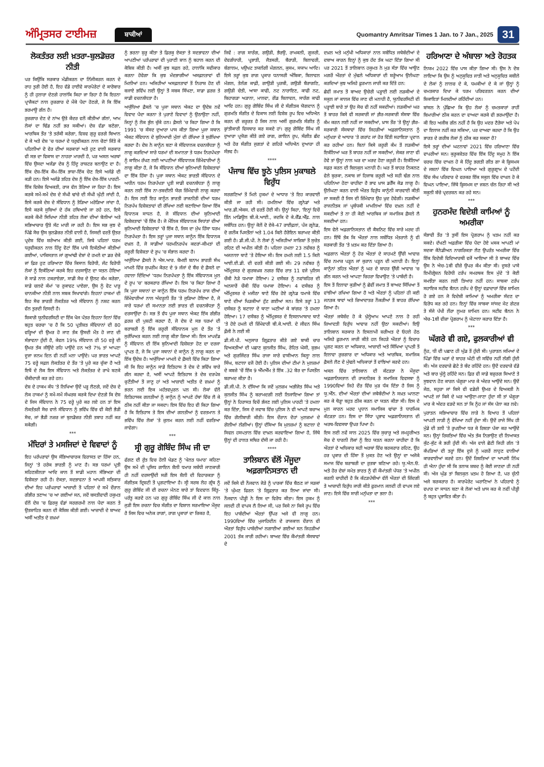ਅੰਮ੍ਰਿਤਸਰ ਟਾਈਮਜ਼
ਬਾਕੀਆਂ
Quomantry Amritsar Times 1 Jan. to 7 Jan., 2025
31
ਲੋਕਤੰਤਰ ਲਈ ਖ਼ਤਰਾ-ਬੁਲਡੋਜ਼ਰ ਨੀਤੀ
ਪਰ ਕਿਉਂਕਿ ਸਰਕਾਰ ਮੰਡੀਕਰਨ ਦਾ ਨਿੱਜੀਕਰਨ ਕਰਨ ਦੇ ਰਾਹ ਤੁਰੀ ਹੋਈ ਹੈ, ਇਹ ਵੱਡੇ ਹਾਈਵੇ ਕਾਰਪੋਰੇਟਾਂ ਦੇ ਕਾਰੋਬਾਰ ਨੂੰ ਹੀ ਹੁਲਾਰਾ ਦੇਣਗੇ ਹਾਲਾਂਕਿ ਕਿਹਾ ਜਾ ਰਿਹਾ ਹੈ ਕਿ ਇਹਨਾ ਪ੍ਰਾਜੈਕਟਾਂ ਨਾਲ ਰੁਜ਼ਗਾਰ ਦੇ ਮੌਕੇ ਪੈਦਾ ਹੋਣਗੇ, ਜੋ ਕਿ ਇੱਕ ਭਰਮਾਊ ਗੱਲ ਹੈ।
ਰੁਜ਼ਗਾਰ ਦੇਣ ਦੇ ਨਾਂਅ ਉਤੇ ਕੇਂਦਰ ਵਲੋਂ ਕੀਤੀਆਂ ਗੱਲਾਂ, ਆਮ ਲੋਕਾਂ ਦਾ ਢਿੱਡ ਨਹੀਂ ਭਰ ਸਕੀਆਂ। ਦੇਸ਼ ਵੱਡਾ ਬਣੇਗਾ, ਆਰਥਿਕ ਤੌਰ 'ਤੇ ਤਰੱਕੀ ਕਰੇਗਾ, ਵਿਸ਼ਵ ਗੁਰੂ ਵਰਗੇ ਬਿਆਨ ਦੇ ਕੇ ਅਤੇ ਦੇਸ਼ 'ਚ ਧਰਮਾਂ ਦੇ ਧਰੁਵੀਕਰਨ ਨਾਲ ਚੋਣਾਂ ਜਿੱਤੇ ਕੇ ਪਹਿਲੀਆਂ ਦੋ ਵੇਰ ਦੀਆਂ ਸਰਕਾਰਾਂ ਅਤੇ ਹੁਣ ਵਾਲੀ ਸਰਕਾਰ ਵੀ ਸਭ ਦਾ ਵਿਕਾਸ ਦਾ ਨਾਹਰਾ ਮਾਰਦੀ ਹੈ, ਪਰ ਅਸਲ ਅਰਥਾਂ ਵਿੱਚ ਉਸਦਾ ਅਜੰਡਾ ਦੇਸ਼ ਨੂੰ ਹਿੰਦੂ ਰਾਸ਼ਟਰ ਬਨਾਉਣ ਦਾ ਹੈ। ਇੱਕ ਦੇਸ਼-ਇੱਕ ਕੌਮ-ਇੱਕ ਭਾਸ਼ਾ-ਇੱਕ ਚੋਣ ਇਸੇ ਅਜੰਡੇ ਦੀ ਕੜੀ ਹਨ। ਇਸੇ ਅਜੰਡੇ ਤਹਿਤ ਦੇਸ਼ ਨੂੰ ਇੱਕ ਦੇਸ਼-ਇੱਕ ਪਾਰਟੀ-ਇੱਕ ਵਿਸ਼ੇਸ਼ ਵਿਅਕਤੀ, ਰਾਜ ਵੱਲ ਤੋਰਿਆ ਜਾ ਰਿਹਾ ਹੈ। ਇਸ ਕਰਕੇ ਸਮੇਂ-ਸਮੇਂ ਦੇਸ਼ ਦੇ ਸੰਘੀ ਢਾਂਚੇ ਦੀ ਸੰਘੀ ਘੁੱਟੀ ਜਾਂਦੀ ਹੈ, ਇਸੇ ਕਰਕੇ ਦੇਸ਼ ਦੇ ਸੰਵਿਧਾਨ ਨੂੰ ਤੋੜਿਆ ਮਰੋੜਿਆ ਜਾਂਦਾ ਹੈ, ਇਸੇ ਕਰਕੇ ਸੂਬਿਆਂ ਦੇ ਹੱਕ ਹਥਿਆਏ ਜਾ ਰਹੇ ਹਨ, ਇਸੇ ਕਰਕੇ ਕੌਮੀ ਸਿਖਿਆ ਨੀਤੀ ਤਹਿਤ ਲੋਕਾਂ ਦੀਆਂ ਬੋਲੀਆਂ ਅਤੇ ਸਭਿਆਚਾਰ ਉਤੇ ਸੱਟ ਮਾਰੀ ਜਾ ਰਹੀ ਹੈ। ਇਸ ਸਭ ਕੁਝ ਦੇ ਪਿੱਛੇ ਸੋਚ ਉਸ ਬੁਲਡੋਜ਼ਰ ਨੀਤੀ ਵਾਲੀ ਹੈ, ਜਿਸਦੀ ਵਰਤੋਂ ਉਤਰ ਪ੍ਰਦੇਸ਼ ਵਿੱਚ ਸ਼ਰੇਆਮ ਕੀਤੀ ਗਈ, ਜਿਥੇ ਪਹਿਲਾਂ ਧਰਮ ਧਰੁਵੀਕਰਨ ਨਾਲ ਹਿੰਦੂ ਵੋਟਾਂ ਇੱਕ ਪਾਸੇ ਇਕੱਠੀਆਂ ਕੀਤੀਆਂ ਗਈਆਂ, ਪਾਕਿਸਤਾਨ ਜਾਂ ਗੁਆਂਢੀ ਦੇਸ਼ਾਂ ਦੇ ਹਮਲੇ ਦਾ ਡਰ ਦੇਕੇ ਜਾਂ ਫ਼ਿਰ ਹੁਣ ਹਰਿਆਣਾ ਵਿੱਚ ਕਿਸਾਨ ਵਿਰੋਧੀ, ਜੱਟ ਵਿਰੋਧੀ ਲੋਕਾਂ ਨੂੰ ਇਕੱਠਿਆਂ ਕਰਕੇ ਇਹ ਦਰਸਾਉਣ ਦਾ ਯਤਨ ਹੋਇਆ ਜੋ ਸਾਡੇ ਨਾਲ ਟਕਰਾਏਗਾ, ਸਾਡੀ ਸੋਚ ਦੇ ਉਲਟ ਕੰਮ ਕਰੇਗਾ, ਸਾਡੇ ਚਲਦੇ ਕੰਮਾਂ 'ਚ ਰੁਕਾਵਟ ਪਾਏਗਾ, ਉਸ ਨੂੰ ਵੋਟ ਪਾੜੂ ਚਾਨਕੀਆ ਨੀਤੀ ਨਾਲ ਸਬਕ ਸਿਖਾਵਾਂਗੇ। ਇਹਨਾਂ ਹਾਕਮਾਂ ਦੀ ਇਹ ਸੋਚ ਭਾਰਤੀ ਲੋਕਤੰਤਰ ਅਤੇ ਸੰਵਿਧਾਨ ਨੂੰ ਨਸ਼ਟ ਕਰਨ ਵੱਲ ਤੁਰਦੀ ਦਿਸਦੀ ਹੈ।
ਸ਼ਿਕਾਗੋ ਯੂਨੀਵਰਸਿਟੀ ਦਾ ਇੱਕ ਖੋਜ ਪੱਤਰ ਇਹਨਾ ਦਿਨਾਂ ਵਿੱਚ ਬਹੁਤ ਚਰਚਾ 'ਚ ਹੈ ਕਿ 50 ਪ੍ਰਤੀਸ਼ਤ ਸੰਵਿਧਾਨਾਂ ਦੀ 80 ਵਰ੍ਹਿਆਂ ਦੀ ਉਮਰ ਹੋ ਜਾਣ ਤੱਕ ਉਸਦੀ ਮੌਤ ਹੋ ਜਾਣ ਦੀ ਸੰਭਾਵਨਾ ਹੁੰਦੀ ਹੈ, ਕੇਵਲ 19% ਸੰਵਿਧਾਨ ਹੀ 50 ਵਰ੍ਹੇ ਦੀ ਉਮਰ ਤੱਕ ਜੀਉਂਦੇ ਰਹਿ ਪਾਉਂਦੇ ਹਨ ਅਤੇ 7% ਤਾਂ ਆਪਣਾ ਦੂਜਾ ਜਨਮ ਦਿਨ ਵੀ ਨਹੀਂ ਮਨਾ ਪਾਉਂਦੇ। ਪਰ ਭਾਰਤ ਆਪਣੇ 75 ਵਰ੍ਹੇ ਸਫ਼ਲ ਲੋਕਤੰਤਰ ਦੇ ਤੌਰ 'ਤੇ ਪੂਰੇ ਕਰ ਚੁੱਕਾ ਹੈ ਅਤੇ ਇਥੋਂ ਦੇ ਲੋਕ ਇਸ ਸੰਵਿਧਾਨ ਅਤੇ ਲੋਕਤੰਤਰ ਦੇ ਰਾਖੇ ਬਣਕੇ ਚੌਕੀਦਾਰੀ ਕਰ ਰਹੇ ਹਨ।
ਦੇਸ਼ ਦੇ ਹਾਕਮ ਕੰਧ 'ਤੇ ਲਿਖਿਆ ਉਦੋਂ ਪੜ੍ਹ ਲੈਣਗੇ, ਜਦੋਂ ਦੇਸ਼ ਦੇ ਲੋਕ ਹਾਕਮਾਂ ਨੂੰ ਸਮੇਂ-ਸਮੇਂ ਸੰਘਰਸ਼ ਕਰਕੇ ਦਿਖਾ ਦੇਣਗੇ ਕਿ ਦੇਸ਼ ਦੇ ਜਿਸ ਸੰਵਿਧਾਨ ਨੇ 75 ਵਰ੍ਹੇ ਪੂਰੇ ਕਰ ਲਏ ਹਨ ਤਾਂ ਇਸ ਲੋਕਤੰਤਰੀ ਸੋਚ ਵਾਲੇ ਸੰਵਿਧਾਨ ਨੂੰ ਭਵਿੱਖ ਵਿੱਚ ਵੀ ਕੋਈ ਭੈੜੀ ਸੋਚ, ਜਾਂ ਭੈੜੀ ਨਜ਼ਰ ਜਾਂ ਬੁਲਡੋਜ਼ਰ ਨੀਤੀ ਤਬਾਹ ਨਹੀਂ ਕਰ ਸਕੇਗੀ।
***
ਮੰਦਿਰਾਂ ਤੇ ਮਸਜਿਦਾਂ ਦੇ ਵਿਵਾਦਾਂ ਨੂੰ
ਇਹ ਪਰੰਪਰਾਵਾਂ ਉਸ ਸੱਭਿਆਚਾਰਕ ਵਿਰਾਸਤ ਦਾ ਹਿੱਸਾ ਹਨ, ਜਿਨ੍ਹਾਂ 'ਤੇ ਹਰੇਕ ਭਾਰਤੀ ਨੂੰ ਮਾਣ ਹੈ। ਸਭ ਧਰਮਾਂ ਪ੍ਰਤੀ ਸਹਿਣਸ਼ੀਲਤਾ ਆਦਿ ਕਾਲ ਤੋਂ ਸਾਡੀ ਮਹਾਨ ਸੱਭਿਅਤਾ ਦੀ ਵਿਸ਼ੇਸ਼ਤਾ ਰਹੀ ਹੈ। ਏਕਤਾ, ਸਦਭਾਵਨਾ ਤੇ ਆਪਸੀ ਸਤਿਕਾਰ ਦੀਆਂ ਇਹ ਪਰੰਪਰਾਵਾਂ ਆਜ਼ਾਦੀ ਤੋਂ ਪਹਿਲਾਂ ਦੇ ਸਮੇਂ ਦੌਰਾਨ ਗੰਭੀਰ ਤਣਾਅ 'ਚ ਆ ਗਈਆਂ ਸਨ, ਜਦੋਂ ਬਸਤੀਵਾਦੀ ਹਕੂਮਤ ਵੱਲੋਂ ਦੇਸ਼ 'ਚ ਫ਼ਿਰਕੂ ਵੰਡਾਂ ਸਰਗਰਮੀ ਨਾਲ ਪੈਦਾ ਕਰਨ ਤੇ ਉਤਸ਼ਾਹਿਤ ਕਰਨ ਦੀ ਕੋਸ਼ਿਸ਼ ਕੀਤੀ ਗਈ। ਆਜ਼ਾਦੀ ਦੇ ਬਾਅਦ ਅਸੀਂ ਅਤੀਤ ਦੇ ਜ਼ਖ਼ਮਾਂ
ਨੂੰ ਭਰਨਾ ਸ਼ੁਰੂ ਕੀਤਾ ਤੇ ਫ਼ਿਰਕੂ ਏਕਤਾ ਤੇ ਸਦਭਾਵਨਾ ਦੀਆਂ ਆਪਣੀਆਂ ਪਰੰਪਰਾਵਾਂ ਦੀ ਪੁਰਾਣੀ ਸ਼ਾਨ ਨੂੰ ਬਹਾਲ ਕਰਨ ਦੀ ਕੋਸ਼ਿਸ਼ ਕੀਤੀ ਹੈ। ਅਸੀਂ ਕੁਝ ਸਫ਼ਲ ਰਹੇ, ਹਾਲਾਂਕਿ ਸਵੀਕਾਰ ਕਰਨਾ ਹੋਵੇਗਾ ਕਿ ਕੁਝ ਮੰਦਭਾਗੀਆਂ ਅਸਫ਼ਲਤਾਵਾਂ ਵੀ ਮਿਲੀਆਂ ਹਨ। ਅਜਿਹੀਆਂ ਅਸਫ਼ਲਤਾਵਾਂ ਤੋਂ ਨਿਰਾਸ਼ ਹੋਣ ਦੀ ਬਜਾਏ ਭਵਿੱਖ ਲਈ ਉਨ੍ਹਾਂ ਤੋਂ ਸਬਕ ਸਿੱਖਣਾ, ਸਾਡਾ ਫ਼ਰਜ਼ ਤੇ ਸਾਡੀ ਵਚਨਬੱਧਤਾ ਹੈ।
ਅਯੁੱਧਿਆ ਫ਼ੈਸਲੇ 'ਚ ਪੂਜਾ ਸਥਾਨ ਐਕਟ ਦਾ ਉਦੇਸ਼ ਨਵੇਂ ਵਿਵਾਦ ਪੈਦਾ ਕਰਨਾ ਤੇ ਪੁਰਾਣੇ ਵਿਵਾਦਾਂ ਨੂੰ ਉਠਾਉਣਾ ਨਹੀਂ, ਜਿਨ੍ਹਾਂ ਨੂੰ ਲੋਕ ਭੁੱਲ ਚੁੱਕੇ ਹਨ। ਫ਼ੈਸਲੇ 'ਚ ਕਿਹਾ ਗਿਆ ਹੈ ਕਿ 1991 'ਚ ਸੰਸਦ ਦੁਆਰਾ ਪਾਸ ਕੀਤਾ ਗਿਆ ਪੂਜਾ ਸਥਾਨ ਐਕਟ ਸੰਵਿਧਾਨ ਦੇ ਬੁਨਿਆਦੀ ਮੁੱਲਾਂ ਦੀ ਰੱਖਿਆ ਤੇ ਸੁਰੱਖਿਆ ਕਰਦਾ ਹੈ। ਦੇਸ਼ ਨੇ ਕਾਨੂੰਨ ਬਣਾ ਕੇ ਸੰਵਿਧਾਨਕ ਵਚਨਬੱਧਤਾ ਨੂੰ ਲਾਗੂ ਕਰਦਿਆਂ ਸਾਰੇ ਧਰਮਾਂ ਦੀ ਸਮਾਨਤਾ ਤੇ ਧਰਮ ਨਿਰਪੱਖਤਾ ਨੂੰ ਕਾਇਮ ਰੱਖਣ ਲਈ ਆਪਣੀਆਂ ਸੰਵਿਧਾਨਕ ਜ਼ਿੰਮੇਵਾਰੀਆਂ ਨੂੰ ਲਾਗੂ ਕੀਤਾ ਹੈ, ਜੋ ਕਿ ਸੰਵਿਧਾਨ ਦੀਆਂ ਬੁਨਿਆਦੀ ਵਿਸ਼ੇਸ਼ਤਾਵਾਂ ਦਾ ਇੱਕ ਹਿੱਸਾ ਹੈ। ਪੂਜਾ ਸਥਾਨ ਐਕਟ ਭਾਰਤੀ ਸੰਵਿਧਾਨ ਦੇ ਅਧੀਨ ਧਰਮ ਨਿਰਪੱਖਤਾ ਪ੍ਰਤੀ ਸਾਡੀ ਵਚਨਬੱਧਤਾ ਨੂੰ ਲਾਗੂ ਕਰਨ ਲਈ ਇੱਕ ਨਾ-ਤਬਦੀਲੀ ਯੋਗ ਜ਼ਿੰਮੇਵਾਰੀ ਲਾਗੂ ਕਰਦਾ ਹੈ। ਇਸ ਲਈ ਇਹ ਕਾਨੂੰਨ ਭਾਰਤੀ ਰਾਜਨੀਤੀ ਦੀਆਂ ਧਰਮ ਨਿਰਪੱਖ ਵਿਸ਼ੇਸ਼ਤਾਵਾਂ ਦੀ ਰੱਖਿਆ ਲਈ ਬਣਾਇਆ ਗਿਆ ਇੱਕ ਵਿਧਾਨਕ ਸਾਧਨ ਹੈ, ਜੋ ਸੰਵਿਧਾਨ ਦੀਆਂ ਬੁਨਿਆਦੀ ਵਿਸ਼ੇਸ਼ਤਾਵਾਂ 'ਚੋਂ ਇੱਕ ਹੈ। ਜੋ ਮੌਲਿਕ ਸੰਵਿਧਾਨਕ ਸਿਧਾਂਤਾਂ ਦੀਆਂ ਬੁਨਿਆਦੀ ਵਿਸ਼ੇਸ਼ਤਾਵਾਂ 'ਚੋਂ ਇੱਕ ਹੈ, ਜਿਸ ਦਾ ਮੁੱਖ ਹਿੱਸਾ ਧਰਮ ਨਿਰਪੱਖਤਾ ਹੈ। ਇਸ ਤਰ੍ਹਾਂ ਪੂਜਾ ਸਥਾਨ ਕਾਨੂੰਨ ਇੱਕ ਵਿਧਾਨਕ ਦਖ਼ਲ ਹੈ, ਜੋ ਸਾਡੀਆਂ ਧਰਮਨਿਰਪੱਖ ਕਦਰਾਂ-ਕੀਮਤਾਂ ਦੀ ਜ਼ਰੂਰੀ ਵਿਸ਼ੇਸ਼ਤਾ ਦੇ ਰੂਪ 'ਚ ਸੰਭਾਲ ਕਰਦਾ ਹੈ।
ਅਯੁੱਧਿਆ ਫ਼ੈਸਲੇ ਨੇ ਐਸ.ਆਰ. ਬੋਮਈ ਬਨਾਮ ਭਾਰਤੀ ਸੰਘ ਮਾਮਲੇ ਵਿੱਚ ਸੁਪਰੀਮ ਕੋਰਟ ਦੇ 9 ਜੱਜਾਂ ਦੇ ਬੈਂਚ ਦੇ ਫ਼ੈਸਲੇ ਦਾ ਹਵਾਲਾ ਦਿੰਦਿਆਂ 'ਧਰਮ ਨਿਰਪੱਖਤਾ ਨੂੰ ਇੱਕ ਸੰਵਿਧਾਨਕ ਮੂਲ ਦੇ ਰੂਪ 'ਚ' ਬਰਕਰਾਰ ਰੱਖਿਆ ਹੈ। ਇਸ 'ਚ ਕਿਹਾ ਗਿਆ ਹੈ ਕਿ ਪੂਜਾ ਸਥਾਨਾਂ ਦਾ ਕਾਨੂੰਨ ਇੱਕ ਧਰਮ ਨਿਰਪੱਖ ਰਾਜ ਦੀਆਂ ਜ਼ਿੰਮੇਵਾਰੀਆਂ ਨਾਲ ਅੰਦਰੂਨੀ ਤੌਰ 'ਤੇ ਜੁੜਿਆ ਹੋਇਆ ਹੈ, ਜੋ ਸਾਰੇ ਧਰਮਾਂ ਦੀ ਸਮਾਨਤਾ ਲਈ ਭਾਰਤ ਦੀ ਵਚਨਬੱਧਤਾ ਨੂੰ ਦਰਸਾਉਂਦਾ ਹੈ। ਸਭ ਤੋਂ ਵੱਧ ਪੂਜਾ ਸਥਾਨ ਐਕਟ ਇੱਕ ਗੰਭੀਰ ਫ਼ਰਜ਼ ਦੀ ਪੁਸ਼ਟੀ ਕਰਦਾ ਹੈ, ਜੋ ਦੇਸ਼ ਦੇ ਸਭ ਧਰਮਾਂ ਦੀ ਬਰਾਬਰੀ ਨੂੰ ਇੱਕ ਜ਼ਰੂਰੀ ਸੰਵਿਧਾਨਕ ਮੂਲ ਦੇ ਤੌਰ 'ਤੇ ਸੁਰੱਖਿਅਤ ਕਰਨ ਲਈ ਲਾਗੂ ਕੀਤਾ ਗਿਆ ਸੀ। ਇਸ ਮਾਪਦੰਡ ਨੂੰ ਸੰਵਿਧਾਨ ਦੀ ਇੱਕ ਬੁਨਿਆਦੀ ਵਿਸ਼ੇਸ਼ਤਾ ਹੋਣ ਦਾ ਦਰਜਾ ਪ੍ਰਾਪਤ ਹੈ, ਜੋ ਕਿ ਪੂਜਾ ਸਥਾਨਾਂ ਦੇ ਕਾਨੂੰਨ ਨੂੰ ਲਾਗੂ ਕਰਨ ਦਾ ਇੱਕ ਉਦੇਸ਼ ਹੈ। ਅਯੁੱਧਿਆ ਮਾਮਲੇ ਦੇ ਫ਼ੈਸਲੇ ਵਿੱਚ ਕਿਹਾ ਗਿਆ ਸੀ ਕਿ ਇਹ ਕਾਨੂੰਨ ਸਾਡੇ ਇਤਿਹਾਸ ਤੇ ਦੇਸ਼ ਦੇ ਭਵਿੱਖ ਬਾਰੇ ਗੱਲ ਕਰਦਾ ਹੈ, ਅਸੀਂ ਆਪਣੇ ਇਤਿਹਾਸ ਤੇ ਦੇਸ਼ ਦਰਪੇਸ਼ ਚੁਣੌਤੀਆਂ ਤੋਂ ਜਾਣੂ ਹਾਂ ਅਤੇ ਆਜ਼ਾਦੀ ਅਤੀਤ ਦੇ ਜ਼ਖ਼ਮਾਂ ਨੂੰ ਭਰਨ ਲਈ ਇਕ ਮਹੱਤਵਪੂਰਨ ਪਲ ਸੀ। ਲੋਕਾਂ ਵੱਲੋਂ ਇਤਿਹਾਸਕ ਗਲਤੀਆਂ ਨੂੰ ਕਾਨੂੰਨ ਨੂੰ ਆਪਣੇ ਹੱਥਾਂ ਵਿੱਚ ਲੈ ਕੇ ਠੀਕ ਨਹੀਂ ਕੀਤਾ ਜਾ ਸਕਦਾ। ਇਸ ਵਿੱਚ ਇਹ ਵੀ ਕਿਹਾ ਗਿਆ ਹੈ ਕਿ ਇਤਿਹਾਸ ਤੇ ਇਸ ਦੀਆਂ ਗਲਤੀਆਂ ਨੂੰ ਵਰਤਮਾਨ ਤੇ ਭਵਿੱਖ ਵਿੱਚ ਲੋਕਾਂ 'ਤੇ ਜ਼ੁਲਮ ਕਰਨ ਲਈ ਨਹੀਂ ਵਰਤਿਆ ਜਾਵੇਗਾ।
***
ਸ੍ਰੀ ਗੁਰੂ ਗੋਬਿੰਦ ਸਿੰਘ ਜੀ ਦਾ
ਫੱਗਣ ਦੀ ਰੁੱਤ ਵਿਚ ਹੋਲੀ ਖੇਡਣ ਨੂੰ 'ਖੇਲਤ ਧਮਾਰ' ਕਹਿਣਾ ਉਸ ਸਮੇਂ ਦੀ ਪ੍ਰਸਿਧ ਗਾਇਨ ਸ਼ੈਲੀ ਧਮਾਰ ਸਬੰਧੀ ਜਾਣਕਾਰੀ ਹੀ ਨਹੀਂ ਦਰਸਾਉਂਦੀ ਸਗੋਂ ਇਸ ਸ਼ੈਲੀ ਦੀ ਵਿਹਾਰਕਤਾ ਨੂੰ ਸੰਗੀਤਕ ਦ੍ਰਿਸ਼ਟੀ ਤੋਂ ਪ੍ਰਗਟਾਇਆ ਹੈ। ਸ੍ਰੀ ਸਰਬ ਲੋਹ ਗ੍ਰੰਥ ਨੂੰ ਗੁਰੂ ਗੋਬਿੰਦ ਜੀ ਦੀ ਰਚਨਾ ਮੰਨਣ ਬਾਰੇ ਤਾਂ ਵਿਦਵਾਨ ਕਿੰਤੂ-ਪਰੰਤੂ ਕਰਦੇ ਹਨ ਪਰ ਗੁਰੂ ਗੋਬਿੰਦ ਸਿੰਘ ਜੀ ਦੇ ਕਾਲ ਨਾਲ ਜੁੜੀ ਇਸ ਰਚਨਾ ਵਿਚ ਸੰਗੀਤ ਦਾ ਵਿਸ਼ਾਲ ਸਰਮਾਇਆ ਮੌਜੂਦ ਹੈ ਜਿਸ ਵਿਚ ਅਨੇਕ ਰਾਗਾਂ, ਰਾਗ ਪ੍ਰਕਾਰਾਂ ਦਾ ਜ਼ਿਕਰ ਹੈ,
ਜਿਵੇਂ : ਰਾਗ ਸਾਰੰਗ, ਗਉੜੀ, ਭੈਰਉ, ਰਾਮਕਲੀ, ਗੂਜਰੀ, ਦੇਵਗੰਧਾਰੀ, ਪ੍ਰਭਾਤੀ, ਜੈਤਸਰੀ, ਬੈਰਾੜੀ, ਬਿਲਾਵਰੀ, ਬੰਗਾਲਮ, ਖਉਖਟ ਤਯਲੰਗੀ ਮੰਗਲਨ, ਕੁਸਮ, ਸਯਾਮ ਆਦਿ। ਇਸੇ ਤਰ੍ਹਾਂ ਕੁਝ ਰਾਗ ਪ੍ਰਕਾਰ ਧਨਾਸਰੀ ਅੰਬਿਕਾ, ਬਿਲਾਵਲ ਮੰਗਲ, ਤੇਲੰਗ ਕਾਫ਼ੀ, ਗਾਉੜੀ ਪੂਰਬੀ, ਗਉੜੀ ਬੈਰਾਗਣਿ, ਗਉੜੀ ਚੇਤੀ, ਆਸਾ ਕਾਫੀ, ਨਟ ਨਾਰਾਇਣ, ਕਾਫੀ ਨਟ, ਬਿਹਾਗੜਾ ਅੜਾਨਾ, ਮਾਲਵਾ, ਗੋਂਡ ਬਿਲਾਵਲ, ਸਾਰੰਗ ਕਾਫੀ ਆਦਿ ਹਨ। ਗੁਰੂ ਗੋਬਿੰਦ ਸਿੰਘ ਜੀ ਦੇ ਸੰਗੀਤਕ ਯੋਗਦਾਨ ਨੂੰ ਗੁਰਮਤਿ ਸੰਗੀਤ ਦੇ ਵਿਕਾਸ ਲਈ ਵਿਸ਼ੇਸ਼ ਰੂਪ ਵਿਚ ਅਧਿਐਨ ਕਰਨ ਦੀ ਜ਼ਰੂਰਤ ਹੈ ਜਿਸ ਨਾਲ ਅਸੀਂ ਗੁਰਮਤਿ ਸੰਗੀਤ ਨੂੰ ਕ੍ਰਾਂਤੀਕਾਰੀ ਵਿਸਥਾਰ ਕਰ ਸਕਦੇ ਹਾਂ। ਗੁਰੂ ਗੋਬਿੰਦ ਸਿੰਘ ਜੀ ਦੁਆਰਾ ਪ੍ਰਯੋਗ ਕੀਤੇ ਗਏ ਰਾਗ, ਗਾਇਨ ਰੂਪ, ਸੰਗੀਤ ਛੰਦ ਅਤੇ ਹੋਰ ਸੰਗੀਤ ਜੁਗਤਾਂ ਦੇ ਗਹਿਰੇ ਅਧਿਐਨ ਦੁਆਰਾ ਹੀ ਸੰਭਵ ਹੈ।
****
ਪੰਜਾਬ ਵਿੱਚ ਝੂਠੇ ਪੁਲਿਸ ਮੁਕਾਬਲੇ ਵਿਰੁੱਧ
ਸਰਗਣਿਆਂ ਤੋਂ ਮਿਲੇ ਹੁਕਮਾਂ ਦੇ ਆਧਾਰ 'ਤੇ ਇਹ ਕਾਰਵਾਈ ਕੀਤੀ ਜਾ ਰਹੀ ਸੀ। ਹਮਲਿਆਂ ਵਿੱਚ ਗ੍ਰਨੇਡਾਂ ਅਤੇ ਆਰ.ਡੀ.ਐਕਸ. ਦੀ ਵਰਤੋਂ ਹੋਈ ਸੀ। ਉਨ੍ਹਾਂ ਕਿਹਾ, 'ਇਨ੍ਹਾਂ ਵਿਚੋਂ ਤਿੰਨ ਮਾਡਿਊਲ ਬੀ.ਕੇ.ਆਈ., ਜਦਕਿ ਦੋ ਕੇ.ਜ਼ੈੱਡ.ਐੱਫ਼. ਨਾਲ ਸਬੰਧਿਤ ਹਨ। ਉਨ੍ਹਾਂ ਕੋਲੋਂ ਦੋ ਏਕੇ-47 ਰਾਈਫ਼ਲਾਂ, ਪੰਜ ਗ੍ਰਨੇਡ, ਦੋ ਗਲੌਕ ਪਿਸਤੌਲਾਂ ਅਤੇ 1.04 ਕਿਲੋ ਹੈਰੋਇਨ ਬਰਾਮਦ ਕੀਤੀ ਗਈ ਹੈ। ਡੀ.ਜੀ.ਪੀ. ਨੇ ਲੋਕਾਂ ਨੂੰ ਅਜਿਹੀਆਂ ਸਾਜ਼ਿਸ਼ਾਂ ਤੋਂ ਸੁਚੇਤ ਰਹਿਣ ਦੀ ਅਪੀਲ ਕੀਤੀ ਹੈ। ਪਹਿਲਾ ਹਮਲਾ 23 ਨਵੰਬਰ ਨੂੰ ਅਜਨਾਲਾ ਥਾਣੇ 'ਤੇ ਹੋਇਆ ਸੀ। ਇਸ ਹਮਲੇ ਲਈ 1.5 ਕਿਲੋ ਆਈ.ਈ.ਡੀ. ਦੀ ਵਰਤੋਂ ਕੀਤੀ ਗਈ ਸੀ। 29 ਨਵੰਬਰ ਨੂੰ ਅੰਮ੍ਰਿਤਸਰ ਦੇ ਗੁਰਬਖ਼ਸ਼ ਨਗਰ ਵਿੱਚ ਰਾਤ 11 ਵਜੇ ਪੁਲਿਸ ਚੌਕੀ ਨੇੜੇ ਧਮਾਕਾ ਹੋਇਆ। 2 ਦਸੰਬਰ ਨੂੰ ਨਵਾਂਸ਼ਹਿਰ ਦੀ ਅਨਸਾਰੋਂ ਚੌਕੀ ਵਿੱਚ ਧਮਾਕਾ ਹੋਇਆ। 4 ਦਸੰਬਰ ਨੂੰ ਅੰਮ੍ਰਿਤਸਰ ਦੇ ਮਜੀਠਾ ਥਾਣੇ ਵਿੱਚ ਹੋਏ ਗ੍ਰਨੇਡ ਧਮਾਕੇ ਵਿੱਚ ਥਾਣੇ ਦੀਆਂ ਖਿੜਕੀਆਂ ਟੁੱਟ ਗਈਆਂ ਸਨ। ਇਸੇ ਤਰ੍ਹਾਂ 13 ਦਸੰਬਰ ਨੂੰ ਬਟਾਲਾ ਦੇ ਥਾਣਾ ਘਣੀਆਂ ਕੇ ਬਾਂਗਰ 'ਤੇ ਹਮਲਾ ਹੋਇਆ। 17 ਦਸੰਬਰ ਨੂੰ ਅੰਮ੍ਰਿਤਸਰ ਦੇ ਇਸਲਾਮਾਬਾਦ ਥਾਣੇ 'ਤੇ ਹੋਏ ਹਮਲੇ ਦੀ ਜ਼ਿੰਮੇਵਾਰੀ ਬੀ.ਕੇ.ਆਈ. ਦੇ ਜੀਵਨ ਸਿੰਘ ਫ਼ੌਜੀ ਨੇ ਲਈ ਸੀ
ਡੀ.ਜੀ.ਪੀ. ਅਨੁਸਾਰ ਗ੍ਰਿਫ਼ਤਾਰ ਕੀਤੇ ਗਏ ਬਾਕੀ ਚਾਰ ਵਿਅਕਤੀਆਂ ਦੀ ਪਛਾਣ ਕੁਲਜੀਤ ਸਿੰਘ, ਰੋਹਿਤ ਘੋਸੀ, ਸ਼ੁਭਮ ਅਤੇ ਗੁਰਜਿੰਦਰ ਸਿੰਘ ਰਾਜਾ ਸਾਰੇ ਵਾਸੀਆਨ ਕਿਲ੍ਹਾ ਲਾਲ ਸਿੰਘ, ਬਟਾਲਾ ਵਜੋਂ ਹੋਈ ਹੈ। ਪੁਲਿਸ ਦੀਆਂ ਟੀਮਾਂ ਨੇ ਮੁਲਜ਼ਮਾਂ ਦੇ ਕਬਜ਼ੇ 'ਚੋਂ ਇੱਕ 9 ਐੱਮਐੱਮ ਤੇ ਇੱਕ .32 ਬੋਰ ਦਾ ਪਿਸਤੌਲ ਬਰਾਮਦ ਕੀਤਾ ਹੈ।
ਡੀ.ਜੀ.ਪੀ. ਨੇ ਦੱਸਿਆ ਕਿ ਜਦੋਂ ਮੁਲਜ਼ਮ ਅਭੀਜੋਤ ਸਿੰਘ ਅਤੇ ਕੁਲਜੀਤ ਸਿੰਘ ਨੂੰ ਬਰਾਮਦਗੀ ਲਈ ਲਿਜਾਇਆ ਗਿਆ ਤਾਂ ਉਨ੍ਹਾਂ ਨੇ ਹਿਰਾਸਤ ਵਿਚੋਂ ਭੱਜਣ ਲਈ ਪੁਲਿਸ ਪਾਰਟੀ 'ਤੇ ਹਮਲਾ ਕਰ ਦਿੱਤਾ, ਜਿਸ ਦੇ ਜਵਾਬ ਵਿੱਚ ਪੁਲਿਸ ਨੇ ਵੀ ਆਪਣੇ ਬਚਾਅ ਵਿੱਚ ਗੋਲੀਬਾਰੀ ਕੀਤੀ। ਇਸ ਦੌਰਾਨ ਦੋਹਾਂ ਮੁਲਜ਼ਮਾਂ ਦੇ ਗੋਲੀਆਂ ਲੱਗੀਆਂ। ਉਨ੍ਹਾਂ ਦੱਸਿਆ ਕਿ ਮੁਲਜ਼ਮਾਂ ਨੂੰ ਬਟਾਲਾ ਦੇ ਸਿਵਲ ਹਸਪਤਾਲ ਵਿੱਚ ਦਾਖ਼ਲ ਕਰਵਾਇਆ ਗਿਆ ਹੈ, ਜਿੱਥੇ ਉਨ੍ਹਾਂ ਦੀ ਹਾਲਤ ਸਥਿਰ ਦੱਸੀ ਜਾ ਰਹੀ ਹੈ।
****
ਤਾਲਿਬਾਨ ਵੱਲੋਂ ਮੌਜੂਦਾ ਅਫ਼ਗਾਨਿਸਤਾਨ ਦੀ
ਜਦੋਂ ਕਿਸੇ ਵੀ ਨੌਜਵਾਨ ਜੋੜੇ ਨੂੰ ਪਾਰਕਾਂ ਵਿੱਚ ਬੈਠਣ ਜਾਂ ਸੜਕਾਂ 'ਤੇ ਘੁੰਮਣ ਫਿਰਨ 'ਤੇ ਗ੍ਰਿਫ਼ਤਾਰ ਕਰ ਲਿਆ ਜਾਂਦਾ ਸੀ। ਨੌਜਵਾਨ ਪੀੜ੍ਹੀ ਨੇ ਇਸ ਦਾ ਵਿਰੋਧ ਕੀਤਾ। ਇਸ ਹੁਕਮ ਨੂੰ ਜਲਦੀ ਹੀ ਵਾਪਸ ਲੈ ਲਿਆ ਸੀ, ਪਰ ਕਿਸੇ ਨਾ ਕਿਸੇ ਰੂਪ ਵਿੱਚ ਇਹ ਪਾਬੰਦੀਆਂ ਔਰਤਾਂ ਉੱਪਰ ਅਜੇ ਵੀ ਲਾਗੂ ਹਨ। 1990ਵਿਆਂ ਵਿੱਚ ਮੁਜਾਹਿਦੀਨ ਦੇ ਰਾਜਕਾਲ ਦੌਰਾਨ ਵੀ ਔਰਤਾਂ ਵਿਰੁੱਧ ਪਾਬੰਦੀਆਂ ਲਗਾਈਆਂ ਗਈਆਂ ਸਨ ਜਿਹੜੀਆਂ 2001 ਤੱਕ ਜਾਰੀ ਰਹੀਆਂ। ਬਾਅਦ ਵਿੱਚ ਕੌਮਾਂਤਰੀ ਸੰਸਥਾਵਾਂ ਦੇ
ਦਖ਼ਲ ਅਤੇ ਮਨੁੱਖੀ ਅਧਿਕਾਰਾਂ ਨਾਲ ਸਬੰਧਿਤ ਜਥੇਬੰਦੀਆਂ ਦੇ ਦਬਾਅ ਕਾਰਨ ਇਨ੍ਹਾਂ ਨੂੰ ਕੁਝ ਹੱਦ ਤੱਕ ਘਟਾ ਦਿੱਤਾ ਗਿਆ ਸੀ ਪਰ 2021 ਤੋਂ ਤਾਲਿਬਾਨ ਹਕੂਮਤ ਨੇ ਮੁੜ ਸੱਤਾ ਵਿੱਚ ਆਉਣ ਮਗਰੋਂ ਔਰਤਾਂ ਦੇ ਮੁੱਢਲੇ ਅਧਿਕਾਰਾਂ ਦੀ ਸ਼ਰ੍ਹੇਆਮ ਉਲੰਘਣਾ ਕਰਦਿਆਂ ਕੁਝ ਅਜਿਹੇ ਫ਼ੁਰਮਾਨ ਜਾਰੀ ਕਰ ਦਿੱਤੇ ਹਨ:
ਛੇਵੀਂ ਜਮਾਤ ਤੋਂ ਬਾਅਦ ਉਚੇਰੀ ਪੜ੍ਹਾਈ ਲਈ ਲੜਕੀਆਂ ਦੇ ਸਕੂਲ ਜਾਂ ਕਾਲਜ ਵਿੱਚ ਜਾਣ ਦੀ ਮਨਾਹੀ ਹੈ, ਯੂਨੀਵਰਸਿਟੀ ਦੀ ਪੜ੍ਹਾਈ ਬਾਰੇ ਤਾਂ ਉਹ ਸੋਚ ਵੀ ਨਹੀਂ ਸਕਦੀਆਂ। ਲੜਕੀਆਂ ਘਰ ਤੋਂ ਬਾਹਰ ਕਿਸੇ ਵੀ ਸਰਕਾਰੀ ਜਾਂ ਗ਼ੈਰ-ਸਰਕਾਰੀ ਸੰਸਥਾ ਵਿੱਚ ਕੰਮ ਕਰਨ ਲਈ ਨਹੀਂ ਜਾ ਸਕਦੀਆਂ, ਖ਼ਾਸ ਤੌਰ 'ਤੇ ਉਨ੍ਹਾਂ ਗ਼ੈਰ-ਸਰਕਾਰੀ ਸੰਸਥਾਵਾਂ ਵਿੱਚ ਜਿਹੜੀਆਂ ਅਫ਼ਗਾਨਿਸਤਾਨ ਨੂੰ ਮਨੁੱਖਤਾ ਦੇ ਆਧਾਰ 'ਤੇ ਗਰਾਂਟ ਜਾਂ ਹੋਰ ਵਿੱਤੀ ਸਹਾਇਤਾ ਪ੍ਰਦਾਨ ਕਰ ਰਹੀਆਂ ਹਨ। ਬਿਨਾਂ ਕਿਸੇ ਜ਼ਰੂਰੀ ਕੰਮ ਤੋਂ ਲੜਕੀਆਂ ਇਕੱਲਿਆਂ ਘਰ ਤੋਂ ਬਾਹਰ ਨਹੀਂ ਜਾ ਸਕਦੀਆਂ, ਜੇਕਰ ਜਾਣਾ ਵੀ ਹੋਵੇ ਤਾਂ ਉਨ੍ਹਾਂ ਨਾਲ ਘਰ ਦਾ ਮਰਦ ਹੋਣਾ ਜ਼ਰੂਰੀ ਹੈ। ਇਕੱਲਿਆਂ ਸਫ਼ਰ ਕਰਨ ਦੀ ਬਿਲਕੁਲ ਮਨਾਹੀ ਹੈ। ਘਰ ਤੋਂ ਬਾਹਰ ਨਿਕਲਣ ਵੇਲੇ ਬੁਰਕਾ, ਨਕਾਬ ਜਾਂ ਹਿਜਾਬ ਜ਼ਰੂਰੀ ਅਤੇ ਸਹੀ ਢੰਗ ਨਾਲ ਪਹਿਨਿਆ ਹੋਣਾ ਚਾਹੀਦਾ ਹੈ ਭਾਵ ਖ਼ਾਸ ਡਰੈੱਸ ਕੋਡ ਲਾਗੂ ਹੈ। ਉਲੰਘਣਾ ਕਰਨ ਵਾਲੀ ਔਰਤ ਵਿਰੁੱਧ ਕਾਨੂੰਨੀ ਕਾਰਵਾਈ ਕੀਤੀ ਜਾ ਸਕਦੀ ਹੈ ਜਿਸ ਦੀ ਜ਼ਿੰਮੇਵਾਰ ਉਹ ਖ਼ੁਦ ਹੋਵੇਗੀ। ਲੜਕੀਆਂ ਰਾਜਨੀਤਕ ਜਾਂ ਪ੍ਰਬੰਧਕੀ ਮਾਮਲਿਆਂ ਵਿੱਚ ਦਖ਼ਲ ਨਹੀਂ ਦੇ ਸਕਦੀਆਂ ਤੇ ਨਾ ਹੀ ਕੋਈ ਆਰਥਿਕ ਜਾਂ ਸਮਾਜਿਕ ਫ਼ੈਸਲੇ ਲੈ ਸਕਦੀਆਂ ਹਨ।
ਇਸ ਵੇਲੇ ਅਫ਼ਗਾਨਿਸਤਾਨ ਦੀ ਕੈਬਨਿਟ ਵਿੱਚ ਸਾਰੇ ਮਰਦ ਹੀ ਹਨ। ਇੱਥੋਂ ਤੱਕ ਕਿ ਔਰਤਾਂ ਨਾਲ ਸਬੰਧਿਤ ਮੰਤਰਾਲੇ ਨੂੰ ਵੀ ਸਰਕਾਰੀ ਤੌਰ 'ਤੇ ਖ਼ਤਮ ਕਰ ਦਿੱਤਾ ਗਿਆ ਹੈ।
ਅਫ਼ਗਾਨ ਔਰਤਾਂ ਨੂੰ ਹੋਰ ਔਰਤਾਂ ਦੇ ਸਾਹਮਣੇ ਉੱਚੀ ਆਵਾਜ਼ ਵਿੱਚ ਨਮਾਜ਼ ਪੜ੍ਹਨ ਜਾਂ ਕੁਰਾਨ ਪੜ੍ਹਨ ਦੀ ਮਨਾਹੀ ਹੈ। ਇਨ੍ਹਾਂ ਕਾਨੂੰਨਾਂ ਤਹਿਤ ਔਰਤਾਂ ਨੂੰ ਘਰ ਦੇ ਬਾਹਰ ਉੱਚੀ ਆਵਾਜ਼ 'ਚ ਗੱਲ ਕਰਨ ਅਤੇ ਆਪਣਾ ਚਿਹਰਾ ਵਿਖਾਉਣ 'ਤੇ ਪਾਬੰਦੀ ਹੈ।
ਇਸ ਤੋਂ ਇਲਾਵਾ ਕੁੜੀਆਂ ਨੂੰ ਛੇਵੀਂ ਜਮਾਤ ਤੋਂ ਬਾਅਦ ਸਿੱਖਿਆ ਤੋਂ ਵਾਂਝੀਆਂ ਰਖਿਆ ਗਿਆ ਹੈ ਅਤੇ ਔਰਤਾਂ ਨੂੰ ਪਹਿਲਾਂ ਹੀ ਕਈ ਜਨਤਕ ਥਾਵਾਂ ਅਤੇ ਜ਼ਿਆਦਾਤਰ ਨੌਕਰੀਆਂ ਤੋਂ ਬਾਹਰ ਰੱਖਿਆ ਗਿਆ ਹੈ।
ਔਰਤਾਂ ਜਥੇਬੰਦ ਹੋ ਕੇ ਖੁੱਲ੍ਹੇਆਮ ਆਪਣੇ ਨਾਲ ਹੋ ਰਹੀ ਜ਼ਿਆਦਤੀ ਵਿਰੁੱਧ ਆਵਾਜ਼ ਨਹੀਂ ਉਠਾ ਸਕਦੀਆਂ। ਇਉਂ ਤਾਲਿਬਾਨ ਸਰਕਾਰ ਨੇ ਇਸਲਾਮੀ ਸ਼ਰੀਅਤ ਦੇ ਓਹਲੇ ਹੇਠ ਅਜਿਹੇ ਫ਼ੁਰਮਾਨ ਜਾਰੀ ਕੀਤੇ ਹਨ ਜਿਹੜੇ ਔਰਤਾਂ ਨੂੰ ਵਿਚਾਰ ਪ੍ਰਗਟ ਕਰਨ ਦਾ ਅਧਿਕਾਰ, ਆਜ਼ਾਦੀ ਅਤੇ ਸਿੱਖਿਆ ਪ੍ਰਾਪਤੀ ਤੋਂ ਇਲਾਵਾ ਰੁਜ਼ਗਾਰ ਦਾ ਅਧਿਕਾਰ ਅਤੇ ਆਰਥਿਕ, ਸਮਾਜਿਕ ਫ਼ੈਸਲੇ ਲੈਣ ਦੇ ਮੁੱਢਲੇ ਅਧਿਕਾਰਾਂ ਤੋਂ ਵਾਂਝਿਆਂ ਕਰਦੇ ਹਨ।
ਅਸਲ ਵਿੱਚ ਤਾਲਿਬਾਨ ਦੀ ਕੱਟੜਤਾ ਨੇ ਮੌਜੂਦਾ ਅਫ਼ਗਾਨਿਸਤਾਨ ਦੀ ਰਾਜਨੀਤਕ ਤੇ ਸਮਾਜਿਕ ਵਿਵਸਥਾ ਨੂੰ 1990ਵਿਆਂ ਜਿਹੇ ਦੌਰ ਵਿੱਚ ਮੁੜ ਧੱਕ ਦਿੱਤਾ ਹੈ ਜਿਸ ਨੂੰ ਯੂ.ਐੱਨ. ਦੀਆਂ ਔਰਤਾਂ ਦੀਆਂ ਜਥੇਬੰਦੀਆਂ ਨੇ ਸਖ਼ਤ ਘਾਲਣਾ ਕਰ ਕੇ ਥੋੜ੍ਹਾ ਬਹੁਤ ਠੀਕ ਕਰਨ ਦਾ ਯਤਨ ਕੀਤਾ ਸੀ। ਇਸ ਦੇ ਮੂਲ ਕਾਰਨ ਮਰਦ ਪ੍ਰਧਾਨ ਸਮਾਜਿਕ ਢਾਂਚਾ ਤੇ ਧਾਰਮਿਕ ਕੱਟੜਤਾ ਹਨ। ਇਸ ਦਾ ਸਿੱਧਾ ਪ੍ਰਭਾਵ ਅਫ਼ਗਾਨਿਸਤਾਨ ਦੀ ਅਰਥ-ਵਿਵਸਥਾ ਉਪਰ ਪਿਆ ਹੈ।
ਇਸ ਲਈ ਨਵੇਂ ਸਾਲ 2025 ਵਿੱਚ ਸੁਚਾਰੂ ਅਤੇ ਜਮਹੂਰੀਅਤ ਸੋਚ ਦੇ ਧਾਰਨੀ ਲੋਕਾਂ ਨੂੰ ਇਹ ਯਤਨ ਕਰਨਾ ਚਾਹੀਦਾ ਹੈ ਕਿ ਔਰਤਾਂ ਦੇ ਅਧਿਕਾਰ ਸਹੀ ਅਰਥਾਂ ਵਿੱਚ ਬਰਕਰਾਰ ਰਹਿਣ, ਉਹ ਹਰ ਪ੍ਰਕਾਰ ਦੀ ਹਿੰਸਾ ਤੋਂ ਮੁਕਤ ਹੋਣ ਅਤੇ ਉਨ੍ਹਾਂ ਦਾ ਅਜੋਕੇ ਸਮਾਜ ਵਿੱਚ ਬਰਾਬਰੀ ਦਾ ਰੁਤਬਾ ਬਣਿਆ ਰਹੇ। ਯੂ.ਐਨ.ਓ. ਅਤੇ ਹੋਰ ਦੇਸ਼ਾਂ ਸਮੇਤ ਭਾਰਤ ਨੂੰ ਵੀ ਕੌਮਾਂਤਰੀ ਪੱਧਰ 'ਤੇ ਅਪੀਲ ਕਰਨੀ ਚਾਹੀਦੀ ਹੈ ਕਿ ਕੱਟੜਪੰਥੀਆਂ ਵੱਲੋਂ ਔਰਤਾਂ ਦੀ ਜ਼ਿੰਦਗੀ ਤੇ ਆਜ਼ਾਦੀ ਵਿਰੁੱਧ ਜਾਰੀ ਕੀਤੇ ਫ਼ੁਰਮਾਨ ਜਲਦੀ ਹੀ ਵਾਪਸ ਲਏ ਜਾਣ। ਇਸੇ ਵਿੱਚ ਸਾਰੀ ਮਨੁੱਖਤਾ ਦਾ ਭਲਾ ਹੈ।
***
ਹਰਿਆਣਾ ਦੇ ਅੰਬਾਲਾ ਅਤੇ ਰੋਹਤਕ
ਨਿਯਮ 2022 ਵਿੱਚ ਪਾਸ ਕੀਤਾ ਗਿਆ ਸੀ। ਉਸ ਨੇ ਦੋਸ਼ ਲਾਇਆ ਕਿ ਉਸ ਨੂੰ ਅਨੁਸੂਚਿਤ ਜਾਤੀ ਅਤੇ ਅਨੁਸੂਚਿਤ ਕਬੀਲੇ ਦੇ ਲੋਕਾਂ ਨੂੰ ਲਾਲਚ ਦੇ ਕੇ, ਧਮਕੀਆਂ ਦੇ ਕੇ ਜਾਂ ਉਨ੍ਹਾਂ ਨੂੰ ਚਮਤਕਾਰ ਦਿਖਾ ਕੇ ਧਰਮ ਪਰਿਵਰਤਨ ਕਰਨ ਦੀਆਂ ਸ਼ਿਕਾਇਤਾਂ ਮਿਲਦੀਆਂ ਰਹਿੰਦੀਆਂ ਹਨ।
ਬਾਂਸਲ ਨੇ ਪੁੱਛਿਆ ਕਿ ਉਹ ਲੋਕਾਂ ਨੂੰ ਚਮਤਕਾਰਾਂ ਰਾਹੀਂ ਬਿਮਾਰੀਆਂ ਠੀਕ ਕਰਨ ਦਾ ਵਾਅਦਾ ਕਰਕੇ ਵੀ ਭਰਮਾਉਂਦਾ ਹੈ। ਕੀ ਇਹ ਅਜੀਬ ਗੱਲ ਨਹੀਂ ਹੈ ਕਿ ਉਹ ਮਦਰ ਟੈਰੇਸਾ ਅਤੇ ਪੋਪ ਦਾ ਇਲਾਜ ਨਹੀਂ ਕਰ ਸਕਿਆ, ਪਰ ਦਾਅਵਾ ਕਰਦਾ ਹੈ ਕਿ ਉਹ ਭਾਰਤ ਦੇ ਗਰੀਬ ਲੋਕਾਂ ਨੂੰ ਠੀਕ ਕਰ ਸਕਦਾ ਹੈ?
ਇਸੇ ਤਰ੍ਹਾਂ ਦੀਆਂ ਘਟਨਾਵਾਂ 2021 ਵਿੱਚ ਹਰਿਆਣਾ ਵਿੱਚ ਵਾਪਰੀਆਂ ਸਨ। ਕੁਰੂਕਸ਼ੇਤਰ ਵਿੱਚ ਇੱਕ ਹਿੰਦੂ ਸਮੂਹ ਨੇ ਇੱਕ ਚਰਚ ਵਿੱਚ ਦਾਖਲ ਹੋ ਕੇ ਹਿੰਦੂ ਭਗਤੀ ਗੀਤ ਗਾ ਕੇ ਕ੍ਰਿਸਮਸ ਦੇ ਜਸ਼ਨਾਂ ਵਿੱਚ ਵਿਘਨ ਪਾਇਆ ਅਤੇ ਗੁਰੂਗ੍ਰਾਮ ਦੇ ਪਟੌਦੀ ਵਿੱਚ ਸੰਘ ਪਰਿਵਾਰ ਦੇ ਵਰਕਰ ਇੱਕ ਸਕੂਲ ਵਿੱਚ ਦਾਖਲ ਹੋ ਕੇ ਵਿਘਨ ਪਾਇਆ, ਜਿੱਥੇ ਕ੍ਰਿਸਮਸ ਦਾ ਜਸ਼ਨ ਚੱਲ ਰਿਹਾ ਸੀ ਅਤੇ ਸਕੂਲੀ ਬੱਚੇ ਪ੍ਰਦਰਸ਼ਨ ਕਰ ਰਹੇ ਸਨ।
***
ਹੁਨਰਮੰਦ ਵਿਦੇਸ਼ੀ ਕਾਮਿਆਂ ਨੂੰ ਅਮਰੀਕਾ
ਸੰਭਾਵੀ ਤੌਰ 'ਤੇ ਤੁਸੀਂ ਇਸ ਪ੍ਰੋਗਰਾਮ ਨੂੰ ਖਤਮ ਨਹੀਂ ਕਰ ਸਕਦੇ। ਦੱਖਣੀ ਅਫ਼ਰੀਕਾ ਵਿੱਚ ਪੈਦਾ ਹੋਏ ਮਸਕ ਆਪਣੀ ਮਾਂ ਸਦਕਾ ਕੈਨੇਡੀਅਨ ਨਾਗਰਿਕਤਾ ਲੈਣ ਉਪਰੰਤ ਅਮਰੀਕਾ ਵਿੱਚ ਇੱਕ ਵਿਦੇਸ਼ੀ ਵਿਦਿਆਰਥੀ ਵਜੋਂ ਆਇਆ ਸੀ ਤੇ ਬਾਅਦ ਵਿੱਚ ਉਸ ਨੇ ਐਚ-1ਬੀ ਵੀਜ਼ੇ ਉਪਰ ਕੰਮ ਕੀਤਾ ਸੀ। ਦੂਸਰੇ ਪਾਸੇ ਇਮੀਗ੍ਰੇਸ਼ਨ ਵਿਰੋਧੀ ਟਰੰਪ ਸਮਰਥਕ ਇਸ ਮੁੱਦੇ 'ਤੇ ਕੋਈ ਸਮਝੌਤਾ ਕਰਨ ਲਈ ਤਿਆਰ ਨਹੀਂ ਹਨ। ਸਾਬਕਾ ਟਰੰਪ ਸਹਾਇਕ ਸਟੀਵ ਬੈਨਨ ਟਰੰਪ ਦੇ ਉਨ੍ਹਾਂ ਵਫ਼ਾਦਾਰਾਂ ਵਿੱਚ ਸ਼ਾਮਿਲ ਹੋ ਗਏ ਹਨ ਜੋ ਵਿਦੇਸ਼ੀ ਕਾਮਿਆਂ ਨੂੰ ਅਮਰੀਕਾ ਸੱਦਣ ਦਾ ਵਿਰੋਧ ਕਰ ਰਹੇ ਹਨ। ਇਨ੍ਹਾਂ ਵਿੱਚ ਸਾਬਕਾ ਸਾਂਸਦ ਮੈਟ ਗੇਟਜ਼ ਤੇ ਸੱਜੇ ਪੱਖੀ ਲੌਰਾ ਲੂਮਰ ਸ਼ਾਮਿਲ ਹਨ। ਸਟੀਵ ਬੈਨਨ ਨੇ ਐਚ-1ਬੀ ਵੀਜ਼ਾ ਪ੍ਰੋਗਰਾਮ ਨੂੰ ਘੋਟਾਲਾ ਕਰਾਰ ਦਿੱਤਾ ਹੈ।
***
ਘੱਗਰੇ ਵੀ ਗਏ, ਫੁਲਕਾਰੀਆਂ ਵੀ
ਨੂੰਹ, ਧੀ ਦੀ ਪਛਾਣ ਹੀ ਘੁੰਡ ਤੋਂ ਹੁੰਦੀ ਸੀ। ਪੁਰਾਤਨ ਸਮਿਆਂ ਦੇ ਪਿੰਡਾਂ ਵਿੱਚ ਘਰਾਂ ਦੇ ਬਾਹਰ ਘੰਟੀ ਦੀ ਸਵਿੱਚ ਨਹੀਂ ਲੱਗੀ ਹੁੰਦੀ ਸੀ। ਅੱਜ ਦਰਵਾਜ਼ੇ ਛੋਟੇ ਤੇ ਬੰਦ ਰਹਿੰਦੇ ਹਨ। ਉਦੋਂ ਦਰਵਾਜ਼ੇ ਵੱਡੇ ਅਤੇ ਬਾਰ ਖੁੱਲ੍ਹੇ ਰਹਿੰਦੇ ਸਨ। ਫ਼ਿਰ ਵੀ ਸਾਡੇ ਬਜ਼ੁਰਗ ਸਿਆਣੇ ਤੇ ਸੂਝਵਾਨ ਹੋਣ ਕਾਰਨ ਖੰਗੂਰਾ ਮਾਰ ਕੇ ਅੰਦਰ ਆਉਂਦੇ ਸਨ। ਉਦੋਂ ਜੇਠ, ਸਹੁਰਾ ਜਾਂ ਕਿਸੇ ਵੀ ਵਡੇਰੀ ਉਮਰ ਦੇ ਵਿਅਕਤੀ ਨੇ ਆਪਣੇ ਜਾਂ ਕਿਸੇ ਦੇ ਘਰ ਆਉਣਾ-ਜਾਣਾ ਹੁੰਦਾ ਸੀ ਤਾਂ ਖੰਗੂਰਾ ਮਾਰ ਕੇ ਅੰਦਰ ਵੜਦੇ ਸਨ ਤਾਂ ਕਿ ਨੂੰਹ ਜਾਂ ਸੱਸ ਪੱਲਾ ਕਰ ਲਵੇ।
ਪੁਰਾਤਨ ਸਭਿਆਚਾਰ ਵਿੱਚ ਲਾੜੇ ਨੇ ਵਿਆਹ ਤੋਂ ਪਹਿਲਾਂ ਆਪਣੀ ਲਾੜੀ ਨੂੰ ਵੇਖਿਆ ਨਹੀਂ ਹੁੰਦਾ ਸੀ। ਉਦੋਂ ਰਾਜੇ ਸਿੱਖ ਹੀ ਮੁੰਡੇ ਦੀ ਤਲੀ 'ਤੇ ਰੁਪਈਆ ਧਰ ਕੇ ਰਿਸ਼ਤਾ ਪੱਕਾ ਕਰ ਆਉਂਦੇ ਸਨ। ਉਨ੍ਹਾਂ ਰਿਸ਼ਤਿਆਂ ਵਿੱਚ ਅੰਤ ਤੱਕ ਨਿਭਾਉਣ ਦੀ ਲਿਆਕਤ ਕੁੱਟ-ਕੁੱਟ ਕੇ ਭਰੀ ਹੁੰਦੀ ਸੀ। ਅੱਜ ਵਾਲੇ ਛੋਟੀ ਜਿਹੀ ਗੱਲ 'ਤੇ ਕੱਪੜਿਆਂ ਦੀ ਤਰ੍ਹਾਂ ਇੱਕ ਦੂਜੇ ਨੂੰ ਮਗਰੋਂ ਲਾਹੁਣ ਵਾਲੀਆਂ ਕਾਰਵਾਈਆਂ ਕਰਦੇ ਹਨ। ਉਦੋਂ ਰਿਸ਼ਤਿਆਂ ਦਾ ਆਪਸੀ ਨਿੱਘ ਹੀ ਐਨਾ ਹੁੰਦਾ ਸੀ ਕਿ ਤਲਾਕ ਸ਼ਬਦ ਨੂੰ ਕੋਈ ਜਾਣਦਾ ਹੀ ਨਹੀਂ ਸੀ। ਅੱਜ ਘੁੰਡ ਤਾਂ ਬਿਲਕੁਲ ਖ਼ਤਮ ਹੋ ਗਿਆ ਹੈ, ਪਰ ਚੁੰਨੀ ਅਜੇ ਬਰਕਰਾਰ ਹੈ। ਕਾਰਪੋਰੇਟ ਘਰਾਣਿਆਂ ਨੇ ਪਹਿਰਾਵੇ ਨੂੰ ਵਪਾਰ ਦਾ ਸਾਧਨ ਬਣਾ ਕੇ ਲੋਕਾਂ ਅਤੇ ਖ਼ਾਸ ਕਰ ਕੇ ਨਵੀਂ ਪੀੜ੍ਹੀ ਨੂੰ ਬਹੁਤ ਪ੍ਰਭਾਵਿਤ ਕੀਤਾ ਹੈ।